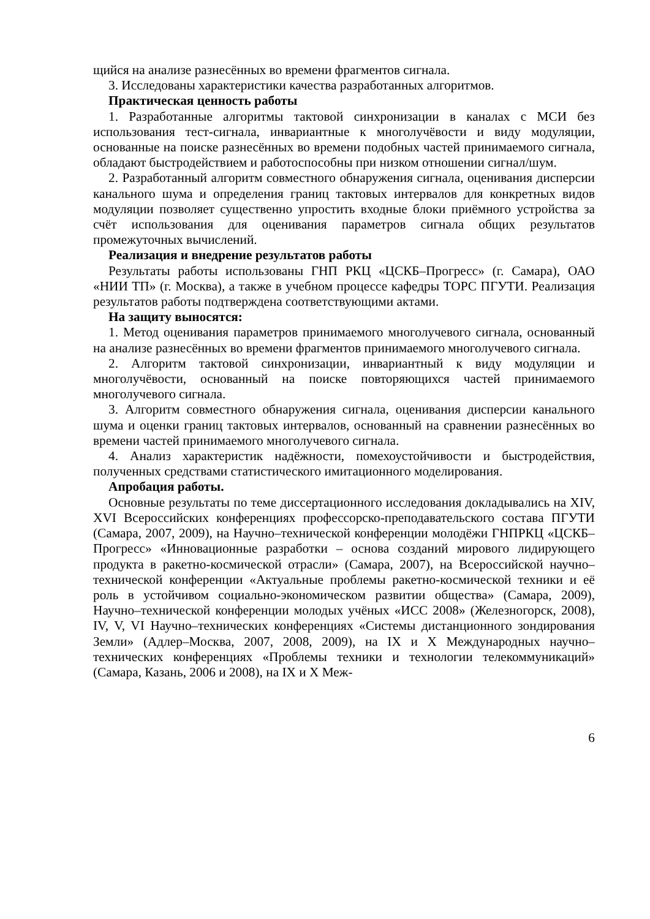щийся на анализе разнесённых во времени фрагментов сигнала.
3. Исследованы характеристики качества разработанных алгоритмов.
Практическая ценность работы
1. Разработанные алгоритмы тактовой синхронизации в каналах с МСИ без использования тест-сигнала, инвариантные к многолучёвости и виду модуляции, основанные на поиске разнесённых во времени подобных частей принимаемого сигнала, обладают быстродействием и работоспособны при низком отношении сигнал/шум.
2. Разработанный алгоритм совместного обнаружения сигнала, оценивания дисперсии канального шума и определения границ тактовых интервалов для конкретных видов модуляции позволяет существенно упростить входные блоки приёмного устройства за счёт использования для оценивания параметров сигнала общих результатов промежуточных вычислений.
Реализация и внедрение результатов работы
Результаты работы использованы ГНП РКЦ «ЦСКБ–Прогресс» (г. Самара), ОАО «НИИ ТП» (г. Москва), а также в учебном процессе кафедры ТОРС ПГУТИ. Реализация результатов работы подтверждена соответствующими актами.
На защиту выносятся:
1. Метод оценивания параметров принимаемого многолучевого сигнала, основанный на анализе разнесённых во времени фрагментов принимаемого многолучевого сигнала.
2. Алгоритм тактовой синхронизации, инвариантный к виду модуляции и многолучёвости, основанный на поиске повторяющихся частей принимаемого многолучевого сигнала.
3. Алгоритм совместного обнаружения сигнала, оценивания дисперсии канального шума и оценки границ тактовых интервалов, основанный на сравнении разнесённых во времени частей принимаемого многолучевого сигнала.
4. Анализ характеристик надёжности, помехоустойчивости и быстродействия, полученных средствами статистического имитационного моделирования.
Апробация работы.
Основные результаты по теме диссертационного исследования докладывались на XIV, XVI Всероссийских конференциях профессорско-преподавательского состава ПГУТИ (Самара, 2007, 2009), на Научно–технической конференции молодёжи ГНПРКЦ «ЦСКБ–Прогресс» «Инновационные разработки – основа созданий мирового лидирующего продукта в ракетно-космической отрасли» (Самара, 2007), на Всероссийской научно–технической конференции «Актуальные проблемы ракетно-космической техники и её роль в устойчивом социально-экономическом развитии общества» (Самара, 2009), Научно–технической конференции молодых учёных «ИСС 2008» (Железногорск, 2008), IV, V, VI Научно–технических конференциях «Системы дистанционного зондирования Земли» (Адлер–Москва, 2007, 2008, 2009), на IX и X Международных научно–технических конференциях «Проблемы техники и технологии телекоммуникаций» (Самара, Казань, 2006 и 2008), на IX и X Меж-
6